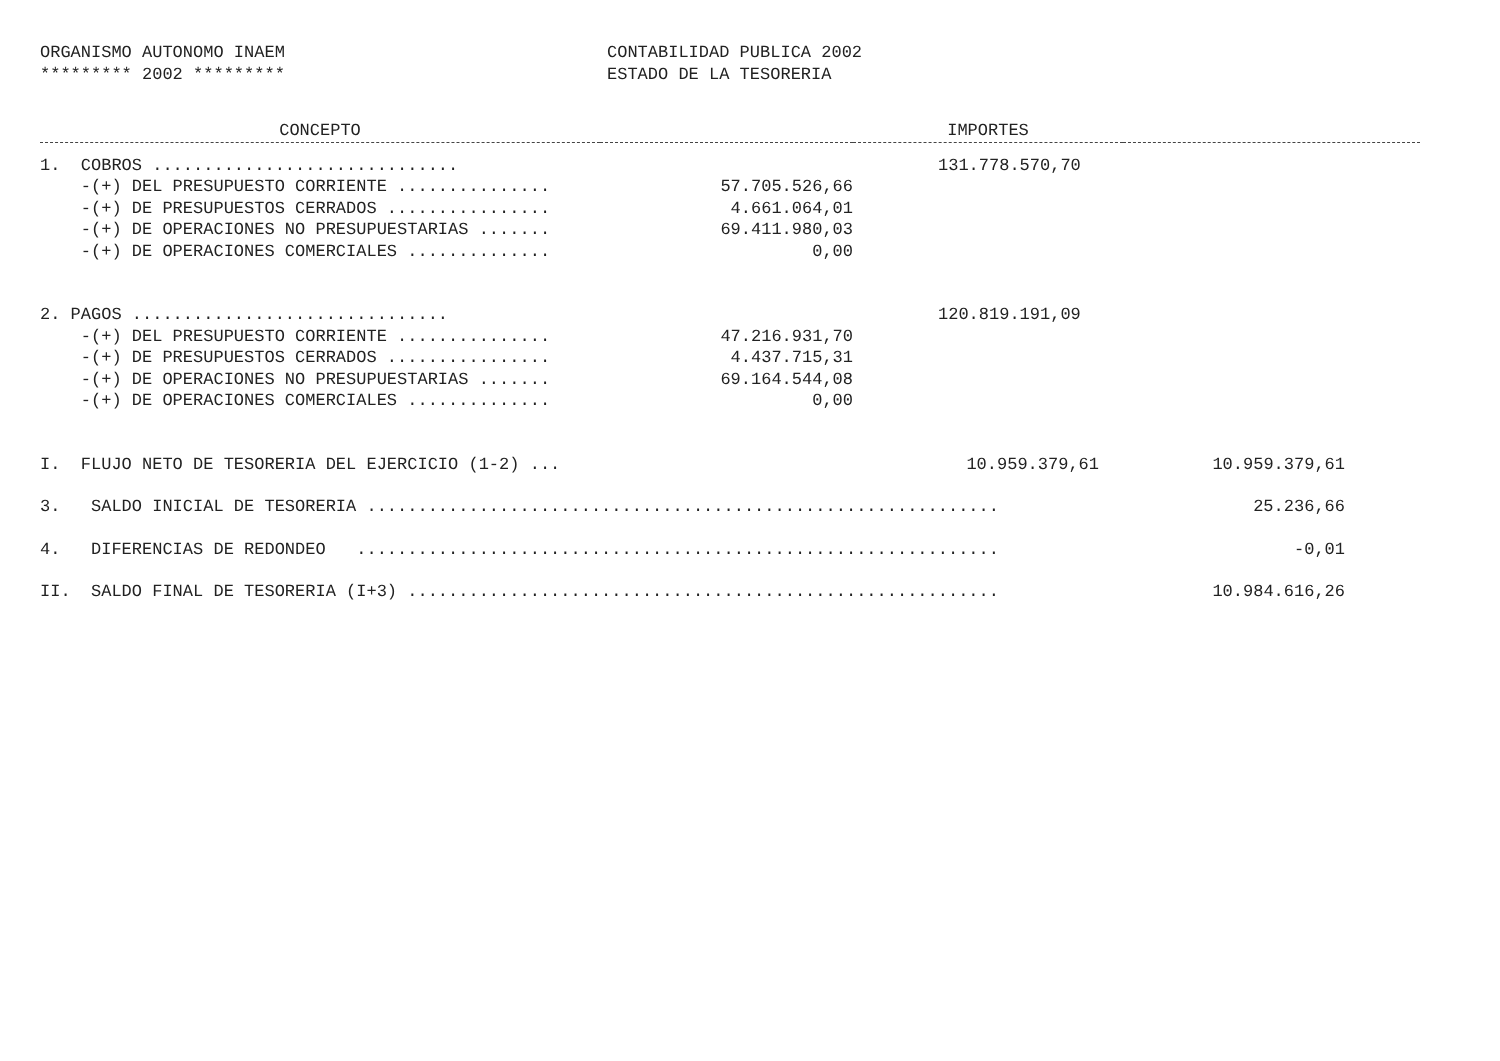ORGANISMO AUTONOMO INAEM
********* 2002 *********
CONTABILIDAD PUBLICA 2002
ESTADO DE LA TESORERIA
| CONCEPTO | | IMPORTES | |
| --- | --- | --- | --- |
| 1. COBROS .............................. | | 131.778.570,70 | |
| -(+) DEL PRESUPUESTO CORRIENTE ............... | 57.705.526,66 | | |
| -(+) DE PRESUPUESTOS CERRADOS ................ | 4.661.064,01 | | |
| -(+) DE OPERACIONES NO PRESUPUESTARIAS ....... | 69.411.980,03 | | |
| -(+) DE OPERACIONES COMERCIALES .............. | 0,00 | | |
| 2. PAGOS ............................... | | 120.819.191,09 | |
| -(+) DEL PRESUPUESTO CORRIENTE ............... | 47.216.931,70 | | |
| -(+) DE PRESUPUESTOS CERRADOS ................ | 4.437.715,31 | | |
| -(+) DE OPERACIONES NO PRESUPUESTARIAS ....... | 69.164.544,08 | | |
| -(+) DE OPERACIONES COMERCIALES .............. | 0,00 | | |
| I. FLUJO NETO DE TESORERIA DEL EJERCICIO (1-2) ... | | 10.959.379,61 | 10.959.379,61 |
| 3. SALDO INICIAL DE TESORERIA .............................................................. | | | 25.236,66 |
| 4. DIFERENCIAS DE REDONDEO ............................................................... | | | -0,01 |
| II. SALDO FINAL DE TESORERIA (I+3) .......................................................... | | | 10.984.616,26 |